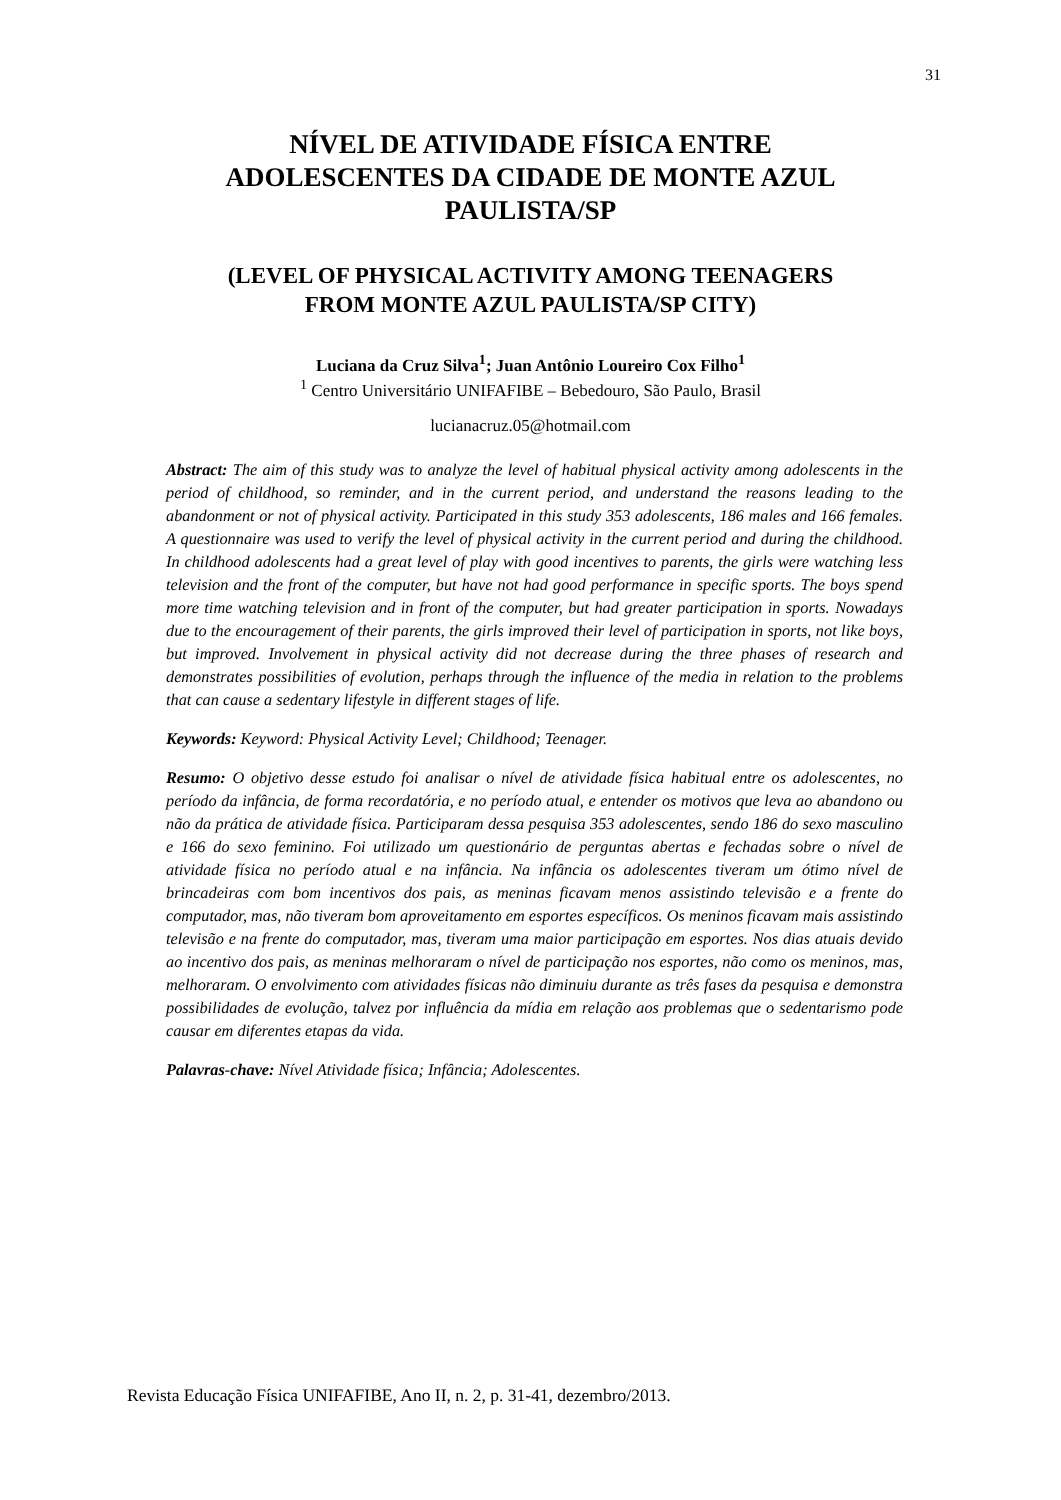31
NÍVEL DE ATIVIDADE FÍSICA ENTRE
ADOLESCENTES DA CIDADE DE MONTE AZUL
PAULISTA/SP
(LEVEL OF PHYSICAL ACTIVITY AMONG TEENAGERS
FROM MONTE AZUL PAULISTA/SP CITY)
Luciana da Cruz Silva<sup>1</sup>; Juan Antônio Loureiro Cox Filho<sup>1</sup>
<sup>1</sup> Centro Universitário UNIFAFIBE – Bebedouro, São Paulo, Brasil
lucianacruz.05@hotmail.com
Abstract: The aim of this study was to analyze the level of habitual physical activity among adolescents in the period of childhood, so reminder, and in the current period, and understand the reasons leading to the abandonment or not of physical activity. Participated in this study 353 adolescents, 186 males and 166 females. A questionnaire was used to verify the level of physical activity in the current period and during the childhood. In childhood adolescents had a great level of play with good incentives to parents, the girls were watching less television and the front of the computer, but have not had good performance in specific sports. The boys spend more time watching television and in front of the computer, but had greater participation in sports. Nowadays due to the encouragement of their parents, the girls improved their level of participation in sports, not like boys, but improved. Involvement in physical activity did not decrease during the three phases of research and demonstrates possibilities of evolution, perhaps through the influence of the media in relation to the problems that can cause a sedentary lifestyle in different stages of life.
Keywords: Keyword: Physical Activity Level; Childhood; Teenager.
Resumo: O objetivo desse estudo foi analisar o nível de atividade física habitual entre os adolescentes, no período da infância, de forma recordatória, e no período atual, e entender os motivos que leva ao abandono ou não da prática de atividade física. Participaram dessa pesquisa 353 adolescentes, sendo 186 do sexo masculino e 166 do sexo feminino. Foi utilizado um questionário de perguntas abertas e fechadas sobre o nível de atividade física no período atual e na infância. Na infância os adolescentes tiveram um ótimo nível de brincadeiras com bom incentivos dos pais, as meninas ficavam menos assistindo televisão e a frente do computador, mas, não tiveram bom aproveitamento em esportes específicos. Os meninos ficavam mais assistindo televisão e na frente do computador, mas, tiveram uma maior participação em esportes. Nos dias atuais devido ao incentivo dos pais, as meninas melhoraram o nível de participação nos esportes, não como os meninos, mas, melhoraram. O envolvimento com atividades físicas não diminuiu durante as três fases da pesquisa e demonstra possibilidades de evolução, talvez por influência da mídia em relação aos problemas que o sedentarismo pode causar em diferentes etapas da vida.
Palavras-chave: Nível Atividade física; Infância; Adolescentes.
Revista Educação Física UNIFAFIBE, Ano II, n. 2, p. 31-41, dezembro/2013.